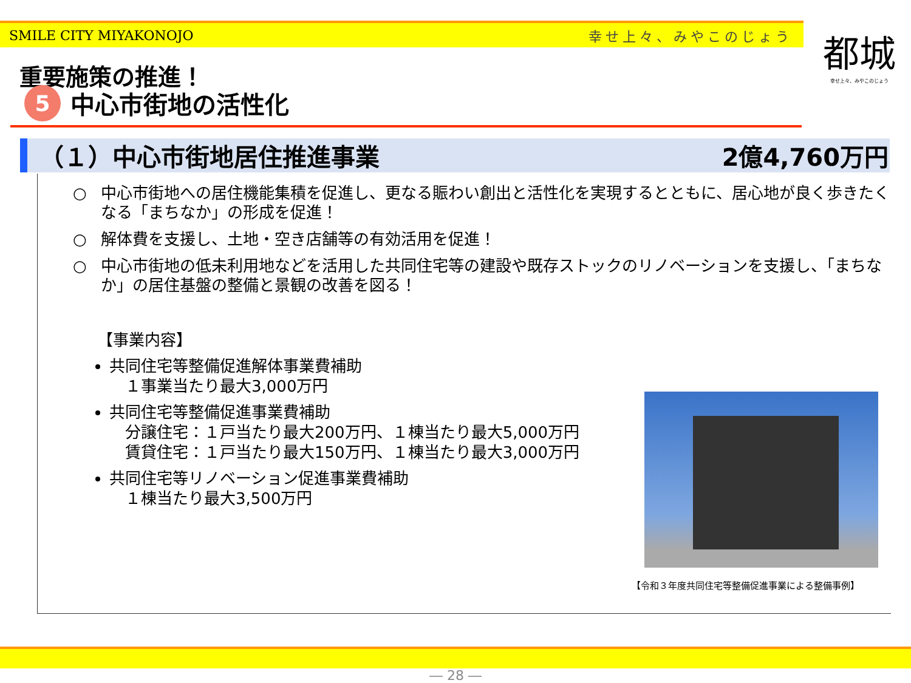SMILE CITY MIYAKONOJO 幸せ上々、みやこのじょう
都城
幸せ上々、みやこのじょう
重要施策の推進！
5 中心市街地の活性化
（１）中心市街地居住推進事業 2億4,760万円
○ 中心市街地への居住機能集積を促進し、更なる賑わい創出と活性化を実現するとともに、居心地が良く歩きたくなる「まちなか」の形成を促進！
○ 解体費を支援し、土地・空き店舗等の有効活用を促進！
○ 中心市街地の低未利用地などを活用した共同住宅等の建設や既存ストックのリノベーションを支援し、「まちなか」の居住基盤の整備と景観の改善を図る！
【事業内容】
共同住宅等整備促進解体事業費補助
　１事業当たり最大3,000万円
共同住宅等整備促進事業費補助
　分譲住宅：１戸当たり最大200万円、１棟当たり最大5,000万円
　賃貸住宅：１戸当たり最大150万円、１棟当たり最大3,000万円
共同住宅等リノベーション促進事業費補助
　１棟当たり最大3,500万円
【令和３年度共同住宅等整備促進事業による整備事例】
― 28 ―